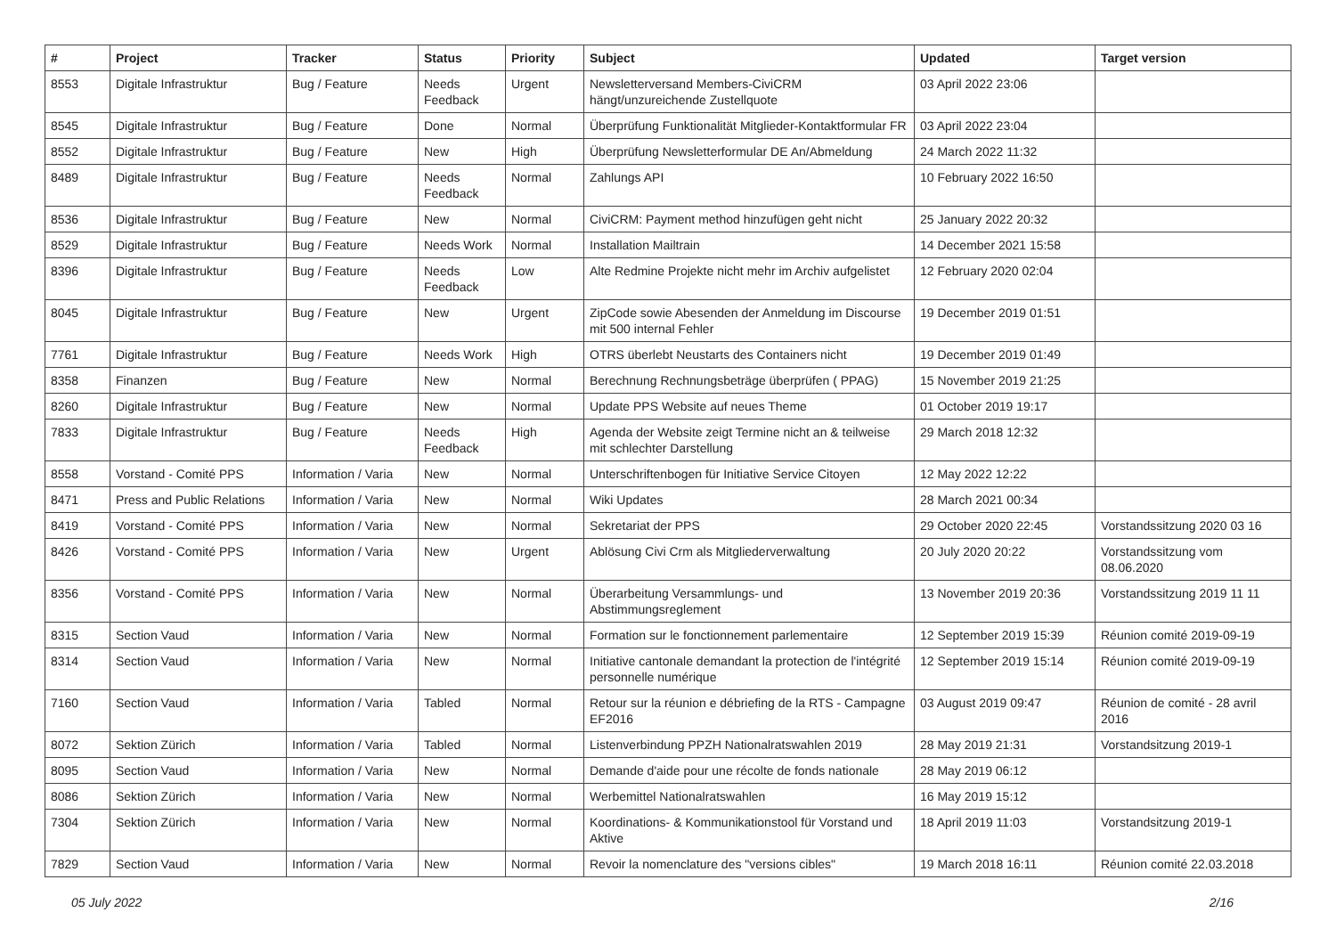| # | Project | Tracker | Status | Priority | Subject | Updated | Target version |
| --- | --- | --- | --- | --- | --- | --- | --- |
| 8553 | Digitale Infrastruktur | Bug / Feature | Needs Feedback | Urgent | Newsletterversand Members-CiviCRM hängt/unzureichende Zustellquote | 03 April 2022 23:06 | |
| 8545 | Digitale Infrastruktur | Bug / Feature | Done | Normal | Überprüfung Funktionalität Mitglieder-Kontaktformular FR | 03 April 2022 23:04 | |
| 8552 | Digitale Infrastruktur | Bug / Feature | New | High | Überprüfung Newsletterformular DE An/Abmeldung | 24 March 2022 11:32 | |
| 8489 | Digitale Infrastruktur | Bug / Feature | Needs Feedback | Normal | Zahlungs API | 10 February 2022 16:50 | |
| 8536 | Digitale Infrastruktur | Bug / Feature | New | Normal | CiviCRM: Payment method hinzufügen geht nicht | 25 January 2022 20:32 | |
| 8529 | Digitale Infrastruktur | Bug / Feature | Needs Work | Normal | Installation Mailtrain | 14 December 2021 15:58 | |
| 8396 | Digitale Infrastruktur | Bug / Feature | Needs Feedback | Low | Alte Redmine Projekte nicht mehr im Archiv aufgelistet | 12 February 2020 02:04 | |
| 8045 | Digitale Infrastruktur | Bug / Feature | New | Urgent | ZipCode sowie Abesenden der Anmeldung im Discourse mit 500 internal Fehler | 19 December 2019 01:51 | |
| 7761 | Digitale Infrastruktur | Bug / Feature | Needs Work | High | OTRS überlebt Neustarts des Containers nicht | 19 December 2019 01:49 | |
| 8358 | Finanzen | Bug / Feature | New | Normal | Berechnung Rechnungsbeträge überprüfen ( PPAG) | 15 November 2019 21:25 | |
| 8260 | Digitale Infrastruktur | Bug / Feature | New | Normal | Update PPS Website auf neues Theme | 01 October 2019 19:17 | |
| 7833 | Digitale Infrastruktur | Bug / Feature | Needs Feedback | High | Agenda der Website zeigt Termine nicht an & teilweise mit schlechter Darstellung | 29 March 2018 12:32 | |
| 8558 | Vorstand - Comité PPS | Information / Varia | New | Normal | Unterschriftenbogen für Initiative Service Citoyen | 12 May 2022 12:22 | |
| 8471 | Press and Public Relations | Information / Varia | New | Normal | Wiki Updates | 28 March 2021 00:34 | |
| 8419 | Vorstand - Comité PPS | Information / Varia | New | Normal | Sekretariat der PPS | 29 October 2020 22:45 | Vorstandssitzung 2020 03 16 |
| 8426 | Vorstand - Comité PPS | Information / Varia | New | Urgent | Ablösung Civi Crm als Mitgliederverwaltung | 20 July 2020 20:22 | Vorstandssitzung vom 08.06.2020 |
| 8356 | Vorstand - Comité PPS | Information / Varia | New | Normal | Überarbeitung Versammlungs- und Abstimmungsreglement | 13 November 2019 20:36 | Vorstandssitzung 2019 11 11 |
| 8315 | Section Vaud | Information / Varia | New | Normal | Formation sur le fonctionnement parlementaire | 12 September 2019 15:39 | Réunion comité 2019-09-19 |
| 8314 | Section Vaud | Information / Varia | New | Normal | Initiative cantonale demandant la protection de l'intégrité personnelle numérique | 12 September 2019 15:14 | Réunion comité 2019-09-19 |
| 7160 | Section Vaud | Information / Varia | Tabled | Normal | Retour sur la réunion e débriefing de la RTS - Campagne EF2016 | 03 August 2019 09:47 | Réunion de comité - 28 avril 2016 |
| 8072 | Sektion Zürich | Information / Varia | Tabled | Normal | Listenverbindung PPZH Nationalratswahlen 2019 | 28 May 2019 21:31 | Vorstandsitzung 2019-1 |
| 8095 | Section Vaud | Information / Varia | New | Normal | Demande d'aide pour une récolte de fonds nationale | 28 May 2019 06:12 | |
| 8086 | Sektion Zürich | Information / Varia | New | Normal | Werbemittel Nationalratswahlen | 16 May 2019 15:12 | |
| 7304 | Sektion Zürich | Information / Varia | New | Normal | Koordinations- & Kommunikationstool für Vorstand und Aktive | 18 April 2019 11:03 | Vorstandsitzung 2019-1 |
| 7829 | Section Vaud | Information / Varia | New | Normal | Revoir la nomenclature des "versions cibles" | 19 March 2018 16:11 | Réunion comité 22.03.2018 |
05 July 2022 2/16